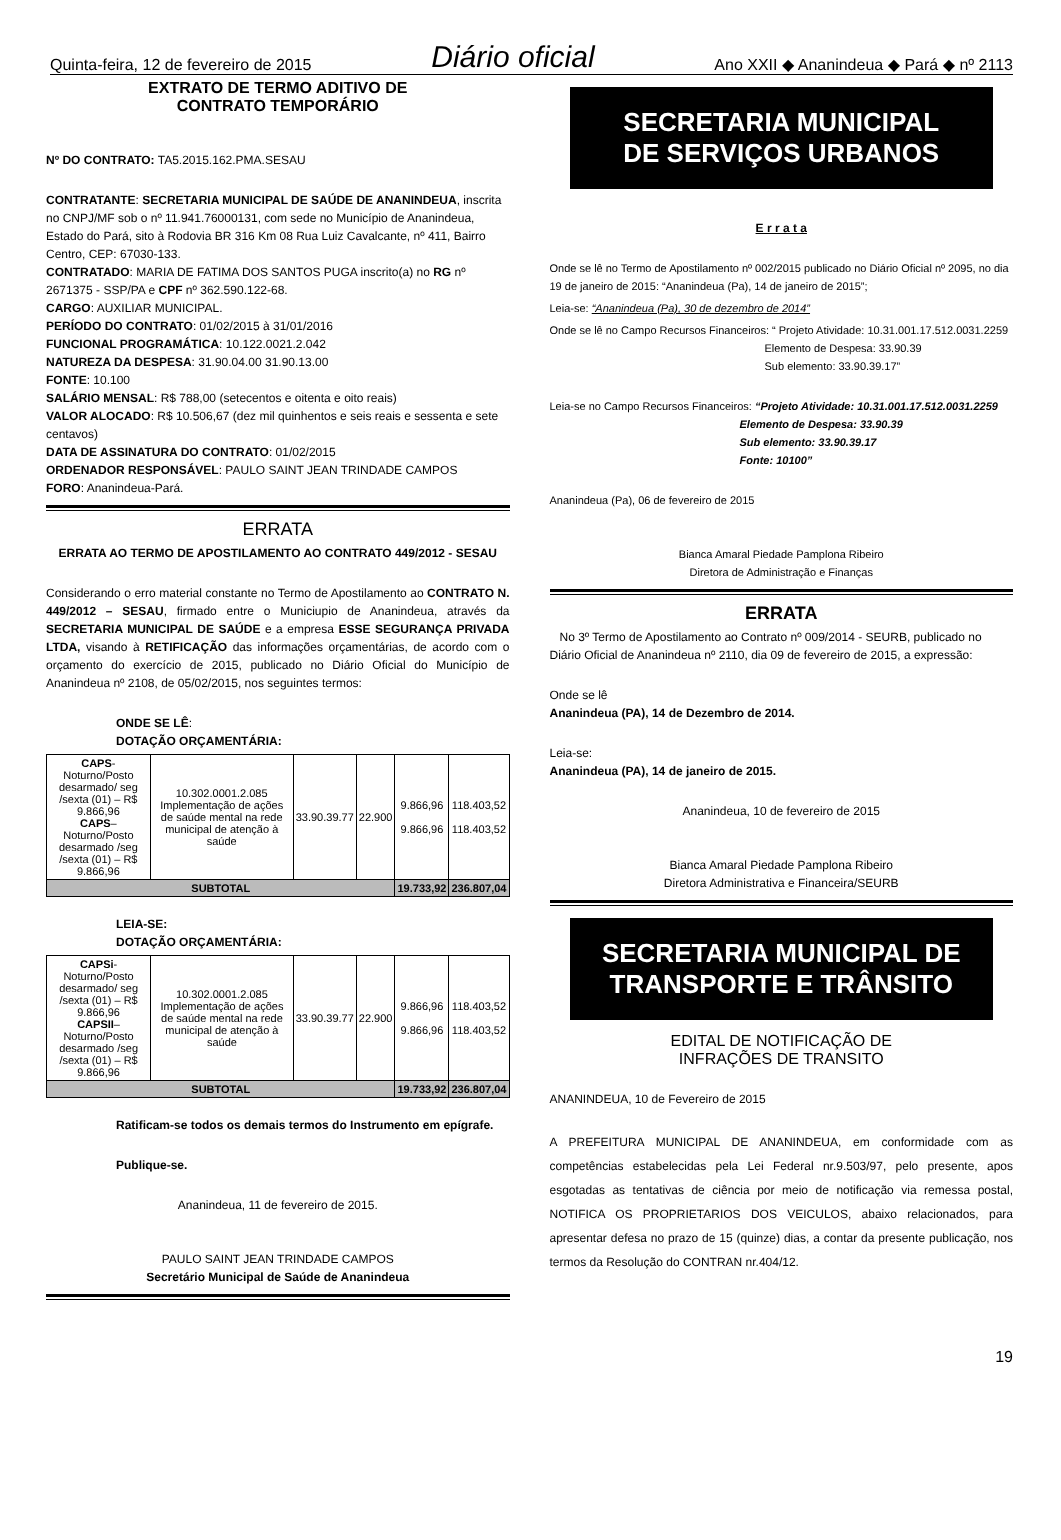Quinta-feira, 12 de fevereiro de 2015 Diário oficial Ano XXII ◆ Ananindeua ◆ Pará ◆ nº 2113
EXTRATO DE TERMO ADITIVO DE
CONTRATO TEMPORÁRIO
Nº DO CONTRATO: TA5.2015.162.PMA.SESAU
CONTRATANTE: SECRETARIA MUNICIPAL DE SAÚDE DE ANANINDEUA, inscrita no CNPJ/MF sob o nº 11.941.76000131, com sede no Município de Ananindeua, Estado do Pará, sito à Rodovia BR 316 Km 08 Rua Luiz Cavalcante, nº 411, Bairro Centro, CEP: 67030-133.
CONTRATADO: MARIA DE FATIMA DOS SANTOS PUGA inscrito(a) no RG nº 2671375 - SSP/PA e CPF nº 362.590.122-68.
CARGO: AUXILIAR MUNICIPAL.
PERÍODO DO CONTRATO: 01/02/2015 à 31/01/2016
FUNCIONAL PROGRAMÁTICA: 10.122.0021.2.042
NATUREZA DA DESPESA: 31.90.04.00 31.90.13.00
FONTE: 10.100
SALÁRIO MENSAL: R$ 788,00 (setecentos e oitenta e oito reais)
VALOR ALOCADO: R$ 10.506,67 (dez mil quinhentos e seis reais e sessenta e sete centavos)
DATA DE ASSINATURA DO CONTRATO: 01/02/2015
ORDENADOR RESPONSÁVEL: PAULO SAINT JEAN TRINDADE CAMPOS
FORO: Ananindeua-Pará.
ERRATA
ERRATA AO TERMO DE APOSTILAMENTO AO CONTRATO 449/2012 - SESAU
Considerando o erro material constante no Termo de Apostilamento ao CONTRATO N. 449/2012 – SESAU, firmado entre o Municiupio de Ananindeua, através da SECRETARIA MUNICIPAL DE SAÚDE e a empresa ESSE SEGURANÇA PRIVADA LTDA, visando à RETIFICAÇÃO das informações orçamentárias, de acordo com o orçamento do exercício de 2015, publicado no Diário Oficial do Município de Ananindeua nº 2108, de 05/02/2015, nos seguintes termos:
ONDE SE LÊ:
DOTAÇÃO ORÇAMENTÁRIA:
| CAPS -Noturno/Posto desarmado/ seg /sexta (01) – R$ 9.866,96 CAPS –Noturno/Posto desarmado /seg /sexta (01) – R$ 9.866,96 | 10.302.0001.2.085 Implementação de ações de saúde mental na rede municipal de atenção à saúde | 33.90.39.77 | 22.900 | 9.866,96 9.866,96 | 118.403,52 118.403,52 |
| SUBTOTAL | | | | 19.733,92 | 236.807,04 |
LEIA-SE:
DOTAÇÃO ORÇAMENTÁRIA:
| CAPSi -Noturno/Posto desarmado/ seg /sexta (01) – R$ 9.866,96 CAPSII –Noturno/Posto desarmado /seg /sexta (01) – R$ 9.866,96 | 10.302.0001.2.085 Implementação de ações de saúde mental na rede municipal de atenção à saúde | 33.90.39.77 | 22.900 | 9.866,96 9.866,96 | 118.403,52 118.403,52 |
| SUBTOTAL | | | | 19.733,92 | 236.807,04 |
Ratificam-se todos os demais termos do Instrumento em epígrafe.
Publique-se.
Ananindeua, 11 de fevereiro de 2015.
PAULO SAINT JEAN TRINDADE CAMPOS
Secretário Municipal de Saúde de Ananindeua
SECRETARIA MUNICIPAL
DE SERVIÇOS URBANOS
E r r a t a
Onde se lê no Termo de Apostilamento nº 002/2015 publicado no Diário Oficial nº 2095, no dia 19 de janeiro de 2015: “Ananindeua (Pa), 14 de janeiro de 2015”;
Leia-se: “Ananindeua (Pa), 30 de dezembro de 2014”
Onde se lê no Campo Recursos Financeiros: “ Projeto Atividade: 10.31.001.17.512.0031.2259
Elemento de Despesa: 33.90.39
Sub elemento: 33.90.39.17”
Leia-se no Campo Recursos Financeiros: “Projeto Atividade: 10.31.001.17.512.0031.2259
Elemento de Despesa: 33.90.39
Sub elemento: 33.90.39.17
Fonte: 10100”
Ananindeua (Pa), 06 de fevereiro de 2015
Bianca Amaral Piedade Pamplona Ribeiro
Diretora de Administração e Finanças
ERRATA
No 3º Termo de Apostilamento ao Contrato nº 009/2014 - SEURB, publicado no Diário Oficial de Ananindeua nº 2110, dia 09 de fevereiro de 2015, a expressão:
Onde se lê
Ananindeua (PA), 14 de Dezembro de 2014.
Leia-se:
Ananindeua (PA), 14 de janeiro de 2015.
Ananindeua, 10 de fevereiro de 2015
Bianca Amaral Piedade Pamplona Ribeiro
Diretora Administrativa e Financeira/SEURB
SECRETARIA MUNICIPAL DE
TRANSPORTE E TRÂNSITO
EDITAL DE NOTIFICAÇÃO DE
INFRAÇÕES DE TRANSITO
ANANINDEUA, 10 de Fevereiro de 2015
A PREFEITURA MUNICIPAL DE ANANINDEUA, em conformidade com as competências estabelecidas pela Lei Federal nr.9.503/97, pelo presente, apos esgotadas as tentativas de ciência por meio de notificação via remessa postal, NOTIFICA OS PROPRIETARIOS DOS VEICULOS, abaixo relacionados, para apresentar defesa no prazo de 15 (quinze) dias, a contar da presente publicação, nos termos da Resolução do CONTRAN nr.404/12.
19